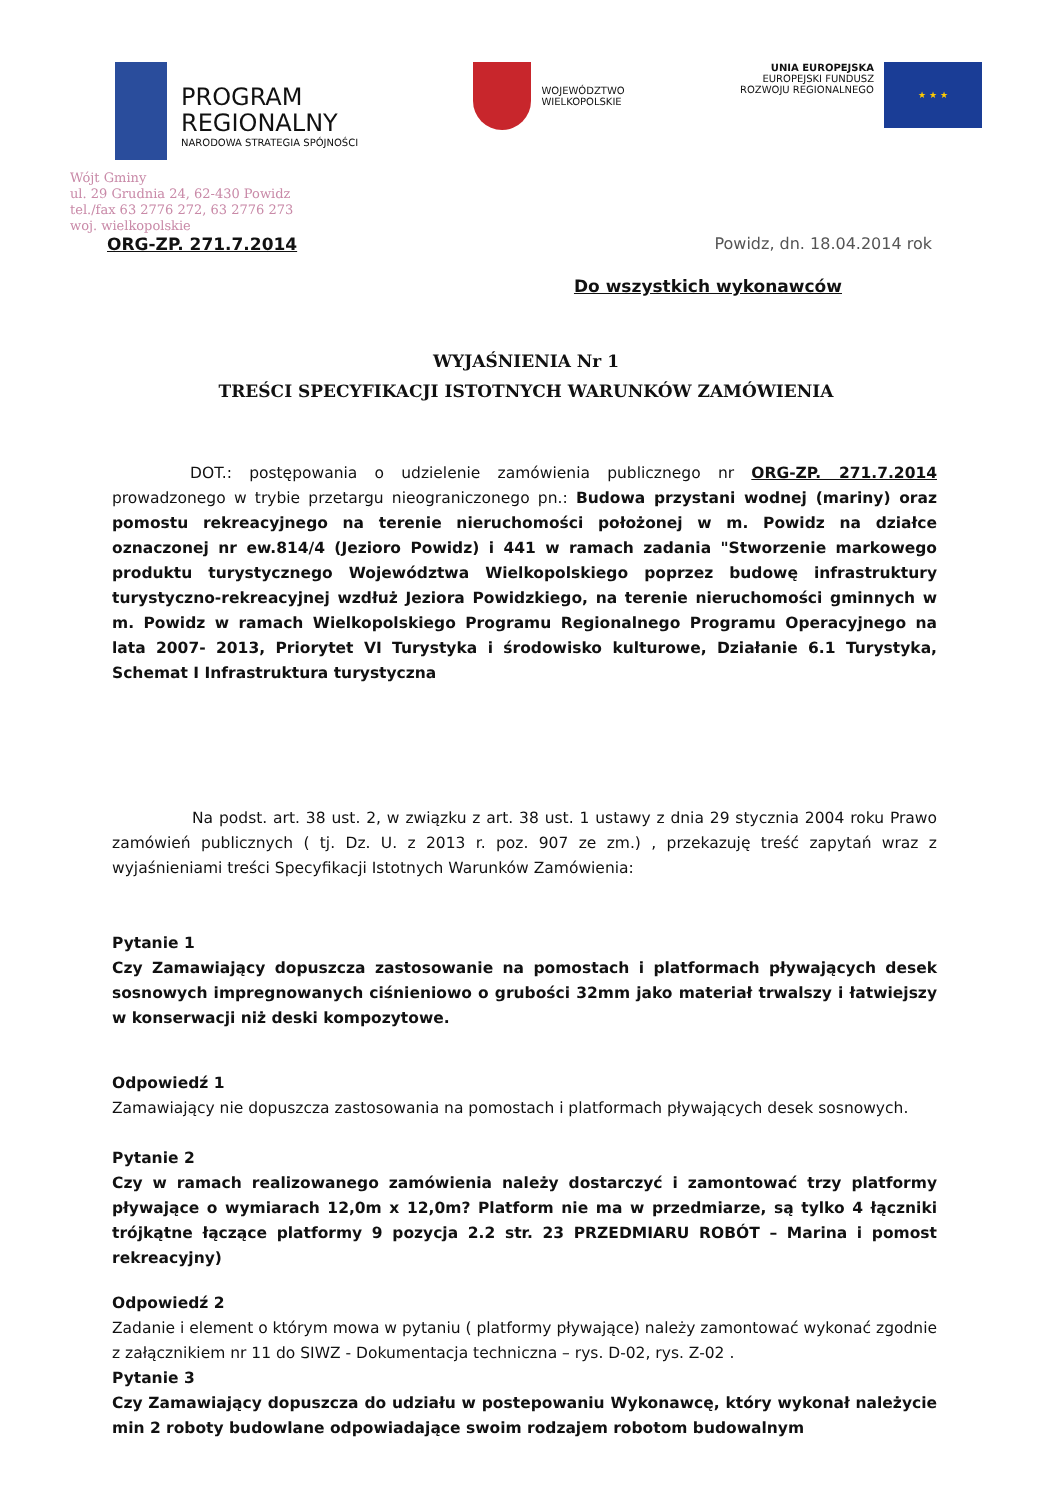PROGRAM
REGIONALNY
NARODOWA STRATEGIA SPÓJNOŚCI
WOJEWÓDZTWO
WIELKOPOLSKIE
UNIA EUROPEJSKA
EUROPEJSKI FUNDUSZ
ROZWOJU REGIONALNEGO
★ ★ ★
Wójt Gminy
ul. 29 Grudnia 24, 62-430 Powidz
tel./fax 63 2776 272, 63 2776 273
woj. wielkopolskie
ORG-ZP. 271.7.2014 Powidz, dn. 18.04.2014 rok
Do wszystkich wykonawców
WYJAŚNIENIA Nr 1
TREŚCI SPECYFIKACJI ISTOTNYCH WARUNKÓW ZAMÓWIENIA
DOT.: postępowania o udzielenie zamówienia publicznego nr ORG-ZP. 271.7.2014 prowadzonego w trybie przetargu nieograniczonego pn.: Budowa przystani wodnej (mariny) oraz pomostu rekreacyjnego na terenie nieruchomości położonej w m. Powidz na działce oznaczonej nr ew.814/4 (Jezioro Powidz) i 441 w ramach zadania "Stworzenie markowego produktu turystycznego Województwa Wielkopolskiego poprzez budowę infrastruktury turystyczno-rekreacyjnej wzdłuż Jeziora Powidzkiego, na terenie nieruchomości gminnych w m. Powidz w ramach Wielkopolskiego Programu Regionalnego Programu Operacyjnego na lata 2007- 2013, Priorytet VI Turystyka i środowisko kulturowe, Działanie 6.1 Turystyka, Schemat I Infrastruktura turystyczna
Na podst. art. 38 ust. 2, w związku z art. 38 ust. 1 ustawy z dnia 29 stycznia 2004 roku Prawo zamówień publicznych ( tj. Dz. U. z 2013 r. poz. 907 ze zm.) , przekazuję treść zapytań wraz z wyjaśnieniami treści Specyfikacji Istotnych Warunków Zamówienia:
Pytanie 1
Czy Zamawiający dopuszcza zastosowanie na pomostach i platformach pływających desek sosnowych impregnowanych ciśnieniowo o grubości 32mm jako materiał trwalszy i łatwiejszy w konserwacji niż deski kompozytowe.
Odpowiedź 1
Zamawiający nie dopuszcza zastosowania na pomostach i platformach pływających desek sosnowych.
Pytanie 2
Czy w ramach realizowanego zamówienia należy dostarczyć i zamontować trzy platformy pływające o wymiarach 12,0m x 12,0m? Platform nie ma w przedmiarze, są tylko 4 łączniki trójkątne łączące platformy 9 pozycja 2.2 str. 23 PRZEDMIARU ROBÓT – Marina i pomost rekreacyjny)
Odpowiedź 2
Zadanie i element o którym mowa w pytaniu ( platformy pływające) należy zamontować wykonać zgodnie z załącznikiem nr 11 do SIWZ - Dokumentacja techniczna – rys. D-02, rys. Z-02 .
Pytanie 3
Czy Zamawiający dopuszcza do udziału w postepowaniu Wykonawcę, który wykonał należycie min 2 roboty budowlane odpowiadające swoim rodzajem robotom budowalnym